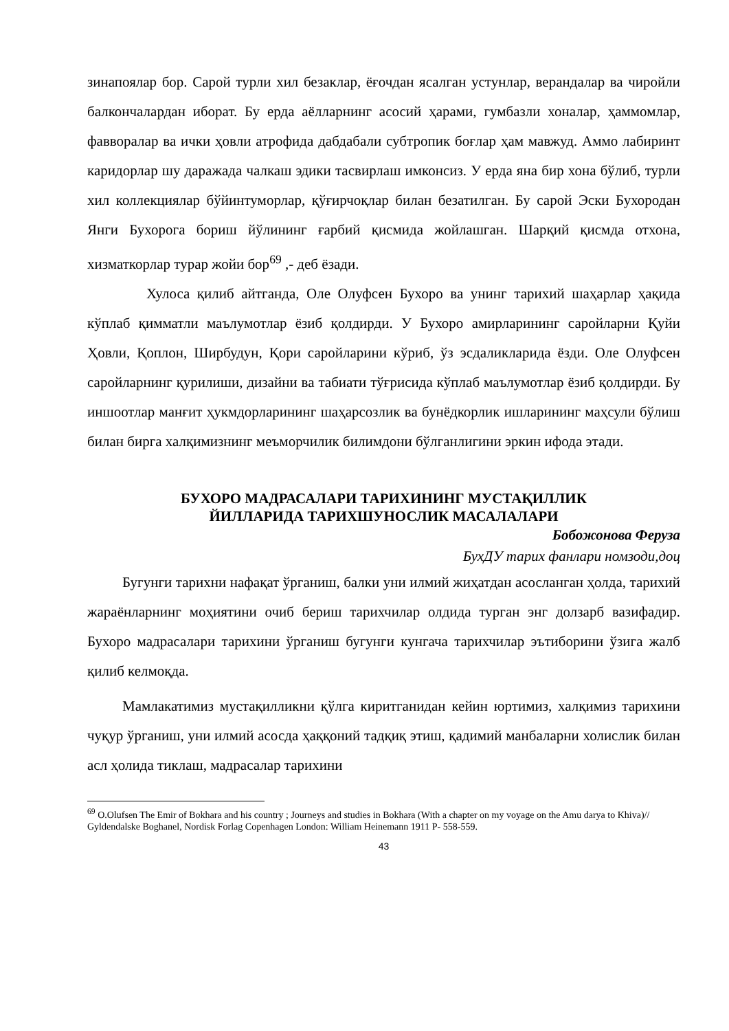зинапоялар бор. Сарой турли хил безаклар, ёғочдан ясалган устунлар, верандалар ва чиройли балкончалардан иборат. Бу ерда аёлларнинг асосий ҳарами, гумбазли хоналар, ҳаммомлар, фавворалар ва ички ҳовли атрофида дабдабали субтропик боғлар ҳам мавжуд. Аммо лабиринт каридорлар шу даражада чалкаш эдики тасвирлаш имконсиз. У ерда яна бир хона бўлиб, турли хил коллекциялар бўйинтуморлар, қўғирчоқлар билан безатилган. Бу сарой Эски Бухородан Янги Бухорога бориш йўлининг ғарбий қисмида жойлашган. Шарқий қисмда отхона, хизматкорлар турар жойи бор<sup>69</sup> ,- деб ёзади.
Хулоса қилиб айтганда, Оле Олуфсен Бухоро ва унинг тарихий шаҳарлар ҳақида кўплаб қимматли маълумотлар ёзиб қолдирди. У Бухоро амирларининг саройларни Қуйи Ҳовли, Қоплон, Ширбудун, Қори саройларини кўриб, ўз эсдаликларида ёзди. Оле Олуфсен саройларнинг қурилиши, дизайни ва табиати тўғрисида кўплаб маълумотлар ёзиб қолдирди. Бу иншоотлар манғит ҳукмдорларининг шаҳарсозлик ва бунёдкорлик ишларининг маҳсули бўлиш билан бирга халқимизнинг меъморчилик билимдони бўлганлигини эркин ифода этади.
БУХОРО МАДРАСАЛАРИ ТАРИХИНИНГ МУСТАҚИЛЛИК
ЙИЛЛАРИДА ТАРИХШУНОСЛИК МАСАЛАЛАРИ
Бобожонова Феруза
БухДУ тарих фанлари номзоди,доц
Бугунги тарихни нафақат ўрганиш, балки уни илмий жиҳатдан асосланган ҳолда, тарихий жараёнларнинг моҳиятини очиб бериш тарихчилар олдида турган энг долзарб вазифадир. Бухоро мадрасалари тарихини ўрганиш бугунги кунгача тарихчилар эътиборини ўзига жалб қилиб келмоқда.
Мамлакатимиз мустақилликни қўлга киритганидан кейин юртимиз, халқимиз тарихини чуқур ўрганиш, уни илмий асосда ҳаққоний тадқиқ этиш, қадимий манбаларни холислик билан асл ҳолида тиклаш, мадрасалар тарихини
<sup>69</sup> O.Olufsen The Emir of Bokhara and his country ; Journeys and studies in Bokhara (With a chapter on my voyage on the Amu darya to Khiva)// Gyldendalske Boghanel, Nordisk Forlag Copenhagen London: William Heinemann 1911 P- 558-559.
43